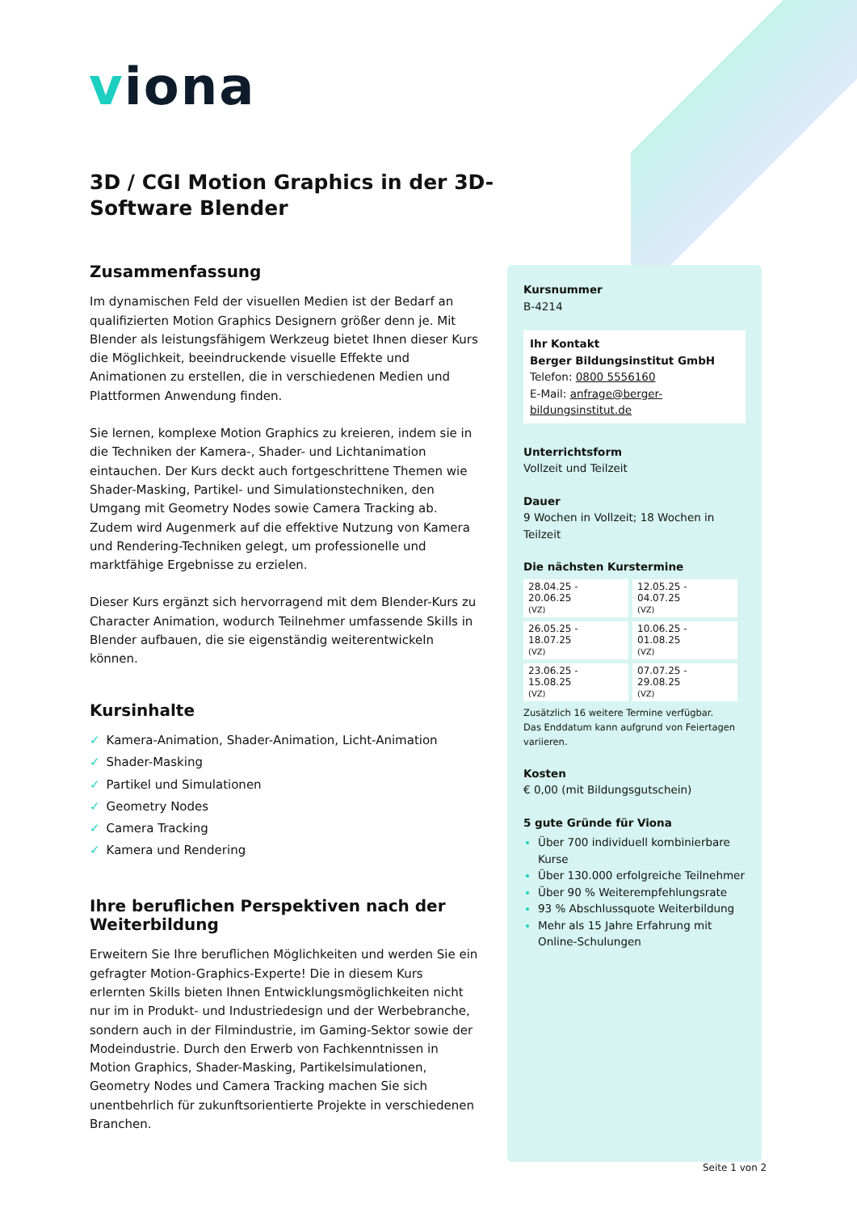viona
3D / CGI Motion Graphics in der 3D-Software Blender
Zusammenfassung
Im dynamischen Feld der visuellen Medien ist der Bedarf an qualifizierten Motion Graphics Designern größer denn je. Mit Blender als leistungsfähigem Werkzeug bietet Ihnen dieser Kurs die Möglichkeit, beeindruckende visuelle Effekte und Animationen zu erstellen, die in verschiedenen Medien und Plattformen Anwendung finden.
Sie lernen, komplexe Motion Graphics zu kreieren, indem sie in die Techniken der Kamera-, Shader- und Lichtanimation eintauchen. Der Kurs deckt auch fortgeschrittene Themen wie Shader-Masking, Partikel- und Simulationstechniken, den Umgang mit Geometry Nodes sowie Camera Tracking ab. Zudem wird Augenmerk auf die effektive Nutzung von Kamera und Rendering-Techniken gelegt, um professionelle und marktfähige Ergebnisse zu erzielen.
Dieser Kurs ergänzt sich hervorragend mit dem Blender-Kurs zu Character Animation, wodurch Teilnehmer umfassende Skills in Blender aufbauen, die sie eigenständig weiterentwickeln können.
Kursinhalte
✓ Kamera-Animation, Shader-Animation, Licht-Animation
✓ Shader-Masking
✓ Partikel und Simulationen
✓ Geometry Nodes
✓ Camera Tracking
✓ Kamera und Rendering
Ihre beruflichen Perspektiven nach der Weiterbildung
Erweitern Sie Ihre beruflichen Möglichkeiten und werden Sie ein gefragter Motion-Graphics-Experte! Die in diesem Kurs erlernten Skills bieten Ihnen Entwicklungsmöglichkeiten nicht nur im in Produkt- und Industriedesign und der Werbebranche, sondern auch in der Filmindustrie, im Gaming-Sektor sowie der Modeindustrie. Durch den Erwerb von Fachkenntnissen in Motion Graphics, Shader-Masking, Partikelsimulationen, Geometry Nodes und Camera Tracking machen Sie sich unentbehrlich für zukunftsorientierte Projekte in verschiedenen Branchen.
Kursnummer
B-4214
Ihr Kontakt
Berger Bildungsinstitut GmbH
Telefon: 0800 5556160
E-Mail: anfrage@berger-bildungsinstitut.de
Unterrichtsform
Vollzeit und Teilzeit
Dauer
9 Wochen in Vollzeit; 18 Wochen in Teilzeit
Die nächsten Kurstermine
| 28.04.25 - 20.06.25 (VZ) | 12.05.25 - 04.07.25 (VZ) |
| 26.05.25 - 18.07.25 (VZ) | 10.06.25 - 01.08.25 (VZ) |
| 23.06.25 - 15.08.25 (VZ) | 07.07.25 - 29.08.25 (VZ) |
Zusätzlich 16 weitere Termine verfügbar.
Das Enddatum kann aufgrund von Feiertagen variieren.
Kosten
€ 0,00 (mit Bildungsgutschein)
5 gute Gründe für Viona
Über 700 individuell kombinierbare Kurse
Über 130.000 erfolgreiche Teilnehmer
Über 90 % Weiterempfehlungsrate
93 % Abschlussquote Weiterbildung
Mehr als 15 Jahre Erfahrung mit Online-Schulungen
Seite 1 von 2